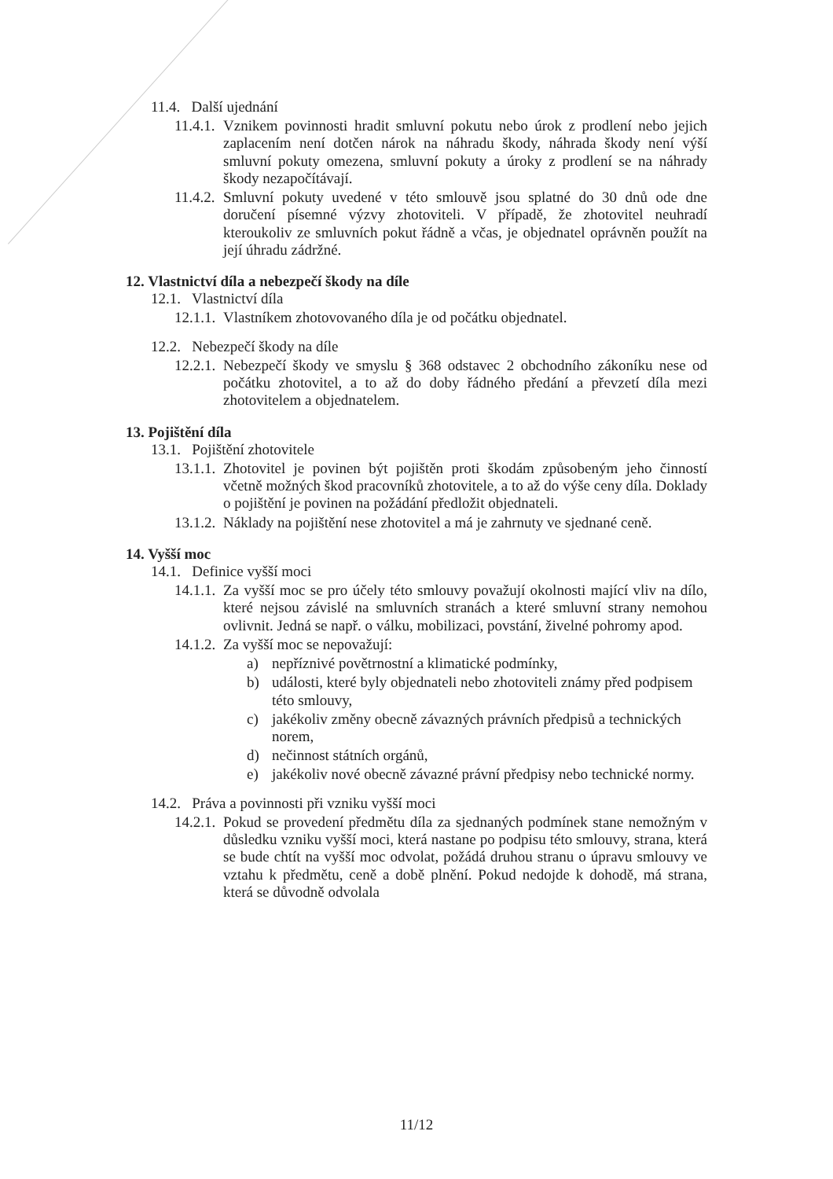11.4. Další ujednání
11.4.1. Vznikem povinnosti hradit smluvní pokutu nebo úrok z prodlení nebo jejich zaplacením není dotčen nárok na náhradu škody, náhrada škody není výší smluvní pokuty omezena, smluvní pokuty a úroky z prodlení se na náhrady škody nezapočítávají.
11.4.2. Smluvní pokuty uvedené v této smlouvě jsou splatné do 30 dnů ode dne doručení písemné výzvy zhotoviteli. V případě, že zhotovitel neuhradí kteroukoliv ze smluvních pokut řádně a včas, je objednatel oprávněn použít na její úhradu zádržné.
12. Vlastnictví díla a nebezpečí škody na díle
12.1. Vlastnictví díla
12.1.1. Vlastníkem zhotovovaného díla je od počátku objednatel.
12.2. Nebezpečí škody na díle
12.2.1. Nebezpečí škody ve smyslu § 368 odstavec 2 obchodního zákoníku nese od počátku zhotovitel, a to až do doby řádného předání a převzetí díla mezi zhotovitelem a objednatelem.
13. Pojištění díla
13.1. Pojištění zhotovitele
13.1.1. Zhotovitel je povinen být pojištěn proti škodám způsobeným jeho činností včetně možných škod pracovníků zhotovitele, a to až do výše ceny díla. Doklady o pojištění je povinen na požádání předložit objednateli.
13.1.2. Náklady na pojištění nese zhotovitel a má je zahrnuty ve sjednané ceně.
14. Vyšší moc
14.1. Definice vyšší moci
14.1.1. Za vyšší moc se pro účely této smlouvy považují okolnosti mající vliv na dílo, které nejsou závislé na smluvních stranách a které smluvní strany nemohou ovlivnit. Jedná se např. o válku, mobilizaci, povstání, živelné pohromy apod.
14.1.2. Za vyšší moc se nepovažují:
a) nepříznivé povětrnostní a klimatické podmínky,
b) události, které byly objednateli nebo zhotoviteli známy před podpisem této smlouvy,
c) jakékoliv změny obecně závazných právních předpisů a technických norem,
d) nečinnost státních orgánů,
e) jakékoliv nové obecně závazné právní předpisy nebo technické normy.
14.2. Práva a povinnosti při vzniku vyšší moci
14.2.1. Pokud se provedení předmětu díla za sjednaných podmínek stane nemožným v důsledku vzniku vyšší moci, která nastane po podpisu této smlouvy, strana, která se bude chtít na vyšší moc odvolat, požádá druhou stranu o úpravu smlouvy ve vztahu k předmětu, ceně a době plnění. Pokud nedojde k dohodě, má strana, která se důvodně odvolala
11/12